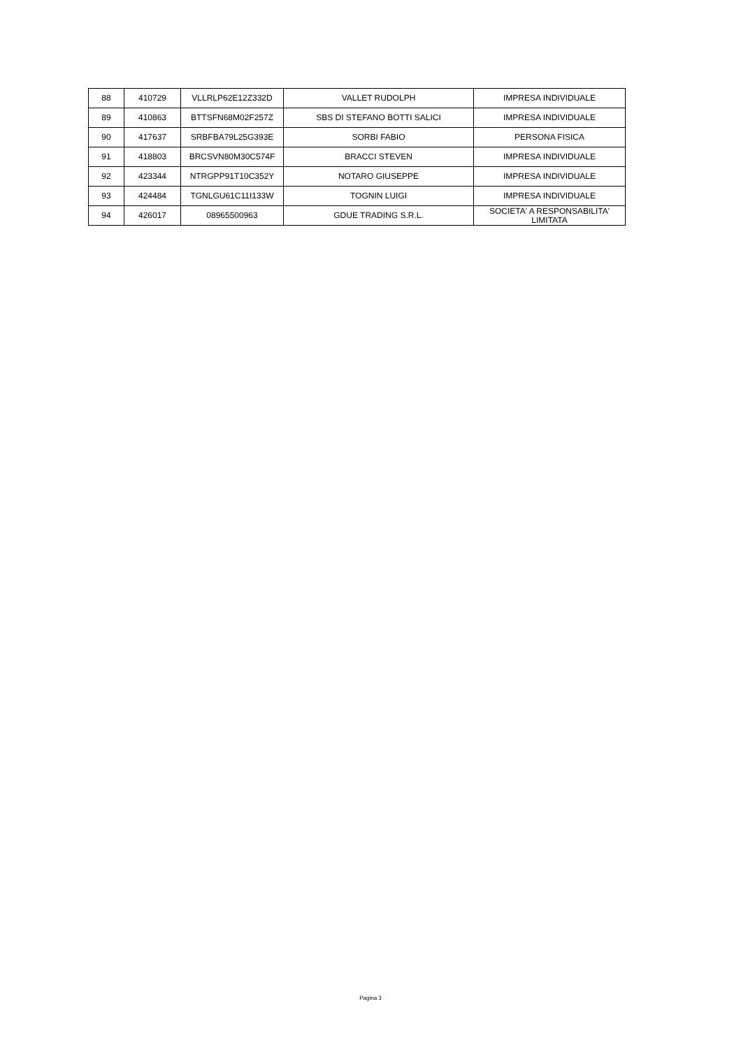| 88 | 410729 | VLLRLP62E12Z332D | VALLET RUDOLPH | IMPRESA INDIVIDUALE |
| 89 | 410863 | BTTSFN68M02F257Z | SBS DI STEFANO BOTTI SALICI | IMPRESA INDIVIDUALE |
| 90 | 417637 | SRBFBA79L25G393E | SORBI FABIO | PERSONA FISICA |
| 91 | 418803 | BRCSVN80M30C574F | BRACCI STEVEN | IMPRESA INDIVIDUALE |
| 92 | 423344 | NTRGPP91T10C352Y | NOTARO GIUSEPPE | IMPRESA INDIVIDUALE |
| 93 | 424484 | TGNLGU61C11I133W | TOGNIN LUIGI | IMPRESA INDIVIDUALE |
| 94 | 426017 | 08965500963 | GDUE TRADING S.R.L. | SOCIETA' A RESPONSABILITA' LIMITATA |
Pagina 3